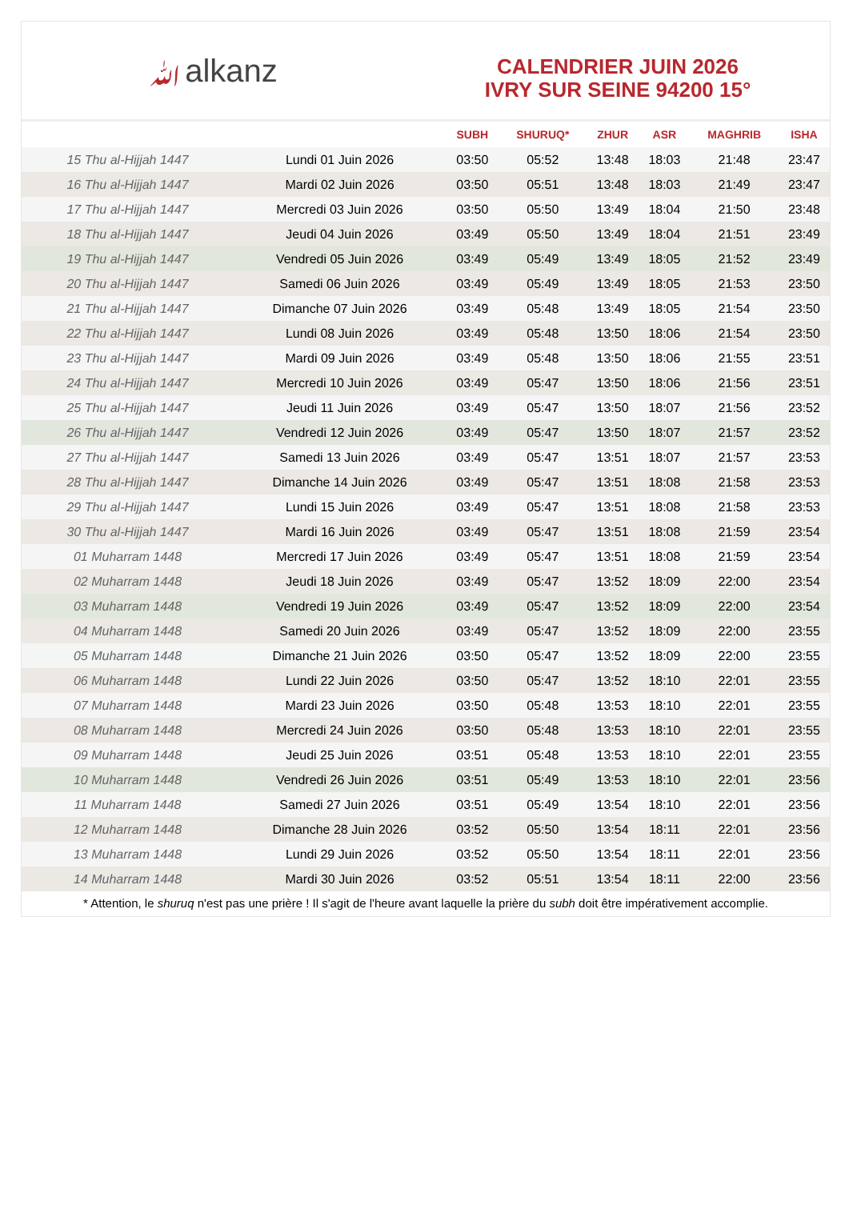ﷲalkanz
CALENDRIER JUIN 2026
IVRY SUR SEINE 94200 15°
| | | SUBH | SHURUQ* | ZHUR | ASR | MAGHRIB | ISHA |
| --- | --- | --- | --- | --- | --- | --- | --- |
| 15 Thu al-Hijjah 1447 | Lundi 01 Juin 2026 | 03:50 | 05:52 | 13:48 | 18:03 | 21:48 | 23:47 |
| 16 Thu al-Hijjah 1447 | Mardi 02 Juin 2026 | 03:50 | 05:51 | 13:48 | 18:03 | 21:49 | 23:47 |
| 17 Thu al-Hijjah 1447 | Mercredi 03 Juin 2026 | 03:50 | 05:50 | 13:49 | 18:04 | 21:50 | 23:48 |
| 18 Thu al-Hijjah 1447 | Jeudi 04 Juin 2026 | 03:49 | 05:50 | 13:49 | 18:04 | 21:51 | 23:49 |
| 19 Thu al-Hijjah 1447 | Vendredi 05 Juin 2026 | 03:49 | 05:49 | 13:49 | 18:05 | 21:52 | 23:49 |
| 20 Thu al-Hijjah 1447 | Samedi 06 Juin 2026 | 03:49 | 05:49 | 13:49 | 18:05 | 21:53 | 23:50 |
| 21 Thu al-Hijjah 1447 | Dimanche 07 Juin 2026 | 03:49 | 05:48 | 13:49 | 18:05 | 21:54 | 23:50 |
| 22 Thu al-Hijjah 1447 | Lundi 08 Juin 2026 | 03:49 | 05:48 | 13:50 | 18:06 | 21:54 | 23:50 |
| 23 Thu al-Hijjah 1447 | Mardi 09 Juin 2026 | 03:49 | 05:48 | 13:50 | 18:06 | 21:55 | 23:51 |
| 24 Thu al-Hijjah 1447 | Mercredi 10 Juin 2026 | 03:49 | 05:47 | 13:50 | 18:06 | 21:56 | 23:51 |
| 25 Thu al-Hijjah 1447 | Jeudi 11 Juin 2026 | 03:49 | 05:47 | 13:50 | 18:07 | 21:56 | 23:52 |
| 26 Thu al-Hijjah 1447 | Vendredi 12 Juin 2026 | 03:49 | 05:47 | 13:50 | 18:07 | 21:57 | 23:52 |
| 27 Thu al-Hijjah 1447 | Samedi 13 Juin 2026 | 03:49 | 05:47 | 13:51 | 18:07 | 21:57 | 23:53 |
| 28 Thu al-Hijjah 1447 | Dimanche 14 Juin 2026 | 03:49 | 05:47 | 13:51 | 18:08 | 21:58 | 23:53 |
| 29 Thu al-Hijjah 1447 | Lundi 15 Juin 2026 | 03:49 | 05:47 | 13:51 | 18:08 | 21:58 | 23:53 |
| 30 Thu al-Hijjah 1447 | Mardi 16 Juin 2026 | 03:49 | 05:47 | 13:51 | 18:08 | 21:59 | 23:54 |
| 01 Muharram 1448 | Mercredi 17 Juin 2026 | 03:49 | 05:47 | 13:51 | 18:08 | 21:59 | 23:54 |
| 02 Muharram 1448 | Jeudi 18 Juin 2026 | 03:49 | 05:47 | 13:52 | 18:09 | 22:00 | 23:54 |
| 03 Muharram 1448 | Vendredi 19 Juin 2026 | 03:49 | 05:47 | 13:52 | 18:09 | 22:00 | 23:54 |
| 04 Muharram 1448 | Samedi 20 Juin 2026 | 03:49 | 05:47 | 13:52 | 18:09 | 22:00 | 23:55 |
| 05 Muharram 1448 | Dimanche 21 Juin 2026 | 03:50 | 05:47 | 13:52 | 18:09 | 22:00 | 23:55 |
| 06 Muharram 1448 | Lundi 22 Juin 2026 | 03:50 | 05:47 | 13:52 | 18:10 | 22:01 | 23:55 |
| 07 Muharram 1448 | Mardi 23 Juin 2026 | 03:50 | 05:48 | 13:53 | 18:10 | 22:01 | 23:55 |
| 08 Muharram 1448 | Mercredi 24 Juin 2026 | 03:50 | 05:48 | 13:53 | 18:10 | 22:01 | 23:55 |
| 09 Muharram 1448 | Jeudi 25 Juin 2026 | 03:51 | 05:48 | 13:53 | 18:10 | 22:01 | 23:55 |
| 10 Muharram 1448 | Vendredi 26 Juin 2026 | 03:51 | 05:49 | 13:53 | 18:10 | 22:01 | 23:56 |
| 11 Muharram 1448 | Samedi 27 Juin 2026 | 03:51 | 05:49 | 13:54 | 18:10 | 22:01 | 23:56 |
| 12 Muharram 1448 | Dimanche 28 Juin 2026 | 03:52 | 05:50 | 13:54 | 18:11 | 22:01 | 23:56 |
| 13 Muharram 1448 | Lundi 29 Juin 2026 | 03:52 | 05:50 | 13:54 | 18:11 | 22:01 | 23:56 |
| 14 Muharram 1448 | Mardi 30 Juin 2026 | 03:52 | 05:51 | 13:54 | 18:11 | 22:00 | 23:56 |
* Attention, le shuruq n'est pas une prière ! Il s'agit de l'heure avant laquelle la prière du subh doit être impérativement accomplie.